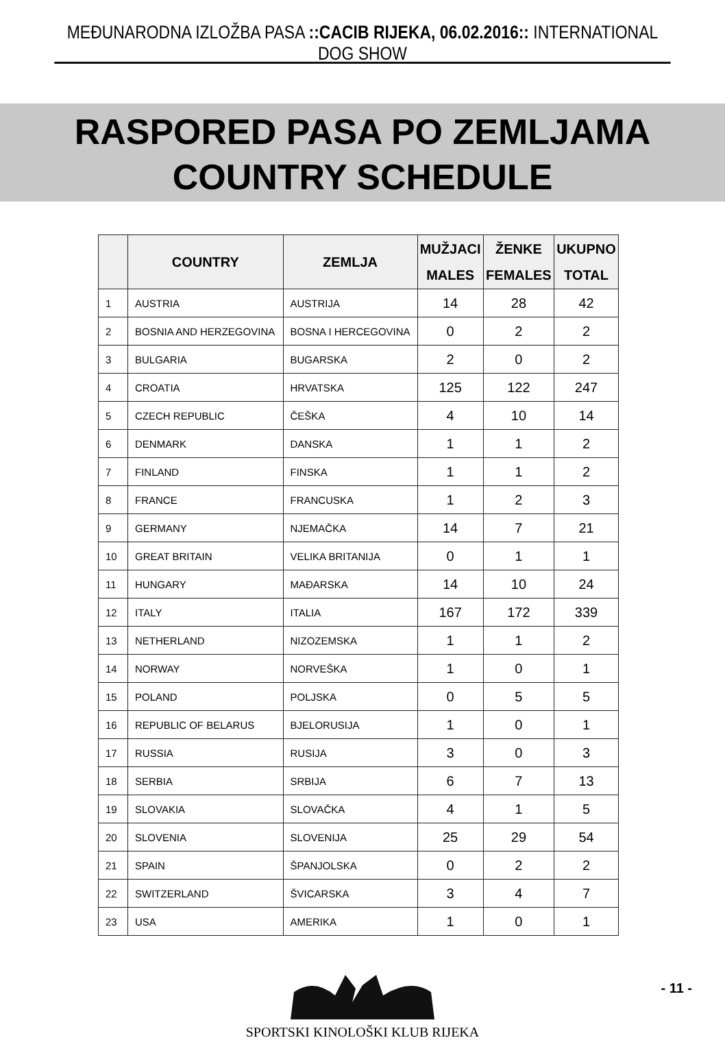MEĐUNARODNA IZLOŽBA PASA ::CACIB RIJEKA, 06.02.2016:: INTERNATIONAL DOG SHOW
RASPORED PASA PO ZEMLJAMA
COUNTRY SCHEDULE
| | COUNTRY | ZEMLJA | MUŽJACI MALES | ŽENKE FEMALES | UKUPNO TOTAL |
| --- | --- | --- | --- | --- | --- |
| 1 | AUSTRIA | AUSTRIJA | 14 | 28 | 42 |
| 2 | BOSNIA AND HERZEGOVINA | BOSNA I HERCEGOVINA | 0 | 2 | 2 |
| 3 | BULGARIA | BUGARSKA | 2 | 0 | 2 |
| 4 | CROATIA | HRVATSKA | 125 | 122 | 247 |
| 5 | CZECH REPUBLIC | ČEŠKA | 4 | 10 | 14 |
| 6 | DENMARK | DANSKA | 1 | 1 | 2 |
| 7 | FINLAND | FINSKA | 1 | 1 | 2 |
| 8 | FRANCE | FRANCUSKA | 1 | 2 | 3 |
| 9 | GERMANY | NJEMAČKA | 14 | 7 | 21 |
| 10 | GREAT BRITAIN | VELIKA BRITANIJA | 0 | 1 | 1 |
| 11 | HUNGARY | MAĐARSKA | 14 | 10 | 24 |
| 12 | ITALY | ITALIA | 167 | 172 | 339 |
| 13 | NETHERLAND | NIZOZEMSKA | 1 | 1 | 2 |
| 14 | NORWAY | NORVEŠKA | 1 | 0 | 1 |
| 15 | POLAND | POLJSKA | 0 | 5 | 5 |
| 16 | REPUBLIC OF BELARUS | BJELORUSIJA | 1 | 0 | 1 |
| 17 | RUSSIA | RUSIJA | 3 | 0 | 3 |
| 18 | SERBIA | SRBIJA | 6 | 7 | 13 |
| 19 | SLOVAKIA | SLOVAČKA | 4 | 1 | 5 |
| 20 | SLOVENIA | SLOVENIJA | 25 | 29 | 54 |
| 21 | SPAIN | ŠPANJOLSKA | 0 | 2 | 2 |
| 22 | SWITZERLAND | ŠVICARSKA | 3 | 4 | 7 |
| 23 | USA | AMERIKA | 1 | 0 | 1 |
SPORTSKI KINOLOŠKI KLUB RIJEKA
- 11 -